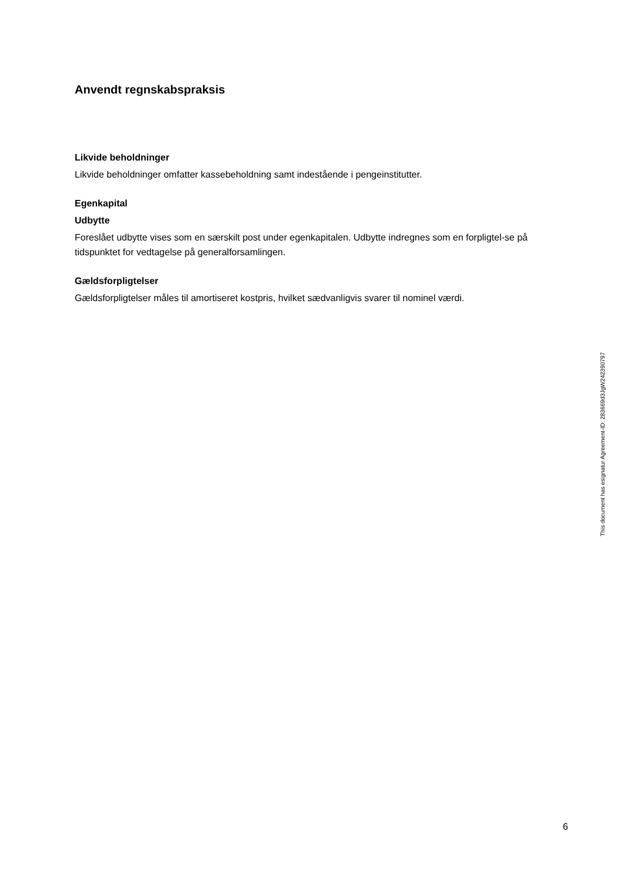Anvendt regnskabspraksis
Likvide beholdninger
Likvide beholdninger omfatter kassebeholdning samt indestående i pengeinstitutter.
Egenkapital
Udbytte
Foreslået udbytte vises som en særskilt post under egenkapitalen. Udbytte indregnes som en forpligtel-se på tidspunktet for vedtagelse på generalforsamlingen.
Gældsforpligtelser
Gældsforpligtelser måles til amortiseret kostpris, hvilket sædvanligvis svarer til nominel værdi.
This document has esignatur Agreement-ID: 283669d3JgW242390797
6